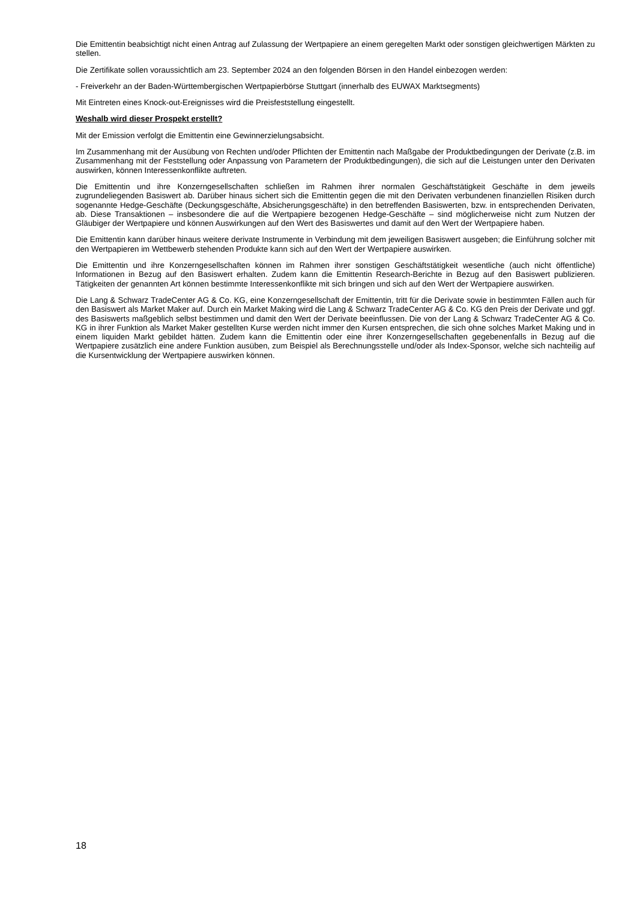Die Emittentin beabsichtigt nicht einen Antrag auf Zulassung der Wertpapiere an einem geregelten Markt oder sonstigen gleichwertigen Märkten zu stellen.
Die Zertifikate sollen voraussichtlich am 23. September 2024 an den folgenden Börsen in den Handel einbezogen werden:
- Freiverkehr an der Baden-Württembergischen Wertpapierbörse Stuttgart (innerhalb des EUWAX Marktsegments)
Mit Eintreten eines Knock-out-Ereignisses wird die Preisfeststellung eingestellt.
Weshalb wird dieser Prospekt erstellt?
Mit der Emission verfolgt die Emittentin eine Gewinnerzielungsabsicht.
Im Zusammenhang mit der Ausübung von Rechten und/oder Pflichten der Emittentin nach Maßgabe der Produktbedingungen der Derivate (z.B. im Zusammenhang mit der Feststellung oder Anpassung von Parametern der Produktbedingungen), die sich auf die Leistungen unter den Derivaten auswirken, können Interessenkonflikte auftreten.
Die Emittentin und ihre Konzerngesellschaften schließen im Rahmen ihrer normalen Geschäftstätigkeit Geschäfte in dem jeweils zugrundeliegenden Basiswert ab. Darüber hinaus sichert sich die Emittentin gegen die mit den Derivaten verbundenen finanziellen Risiken durch sogenannte Hedge-Geschäfte (Deckungsgeschäfte, Absicherungsgeschäfte) in den betreffenden Basiswerten, bzw. in entsprechenden Derivaten, ab. Diese Transaktionen – insbesondere die auf die Wertpapiere bezogenen Hedge-Geschäfte – sind möglicherweise nicht zum Nutzen der Gläubiger der Wertpapiere und können Auswirkungen auf den Wert des Basiswertes und damit auf den Wert der Wertpapiere haben.
Die Emittentin kann darüber hinaus weitere derivate Instrumente in Verbindung mit dem jeweiligen Basiswert ausgeben; die Einführung solcher mit den Wertpapieren im Wettbewerb stehenden Produkte kann sich auf den Wert der Wertpapiere auswirken.
Die Emittentin und ihre Konzerngesellschaften können im Rahmen ihrer sonstigen Geschäftstätigkeit wesentliche (auch nicht öffentliche) Informationen in Bezug auf den Basiswert erhalten. Zudem kann die Emittentin Research-Berichte in Bezug auf den Basiswert publizieren. Tätigkeiten der genannten Art können bestimmte Interessenkonflikte mit sich bringen und sich auf den Wert der Wertpapiere auswirken.
Die Lang & Schwarz TradeCenter AG & Co. KG, eine Konzerngesellschaft der Emittentin, tritt für die Derivate sowie in bestimmten Fällen auch für den Basiswert als Market Maker auf. Durch ein Market Making wird die Lang & Schwarz TradeCenter AG & Co. KG den Preis der Derivate und ggf. des Basiswerts maßgeblich selbst bestimmen und damit den Wert der Derivate beeinflussen. Die von der Lang & Schwarz TradeCenter AG & Co. KG in ihrer Funktion als Market Maker gestellten Kurse werden nicht immer den Kursen entsprechen, die sich ohne solches Market Making und in einem liquiden Markt gebildet hätten. Zudem kann die Emittentin oder eine ihrer Konzerngesellschaften gegebenenfalls in Bezug auf die Wertpapiere zusätzlich eine andere Funktion ausüben, zum Beispiel als Berechnungsstelle und/oder als Index-Sponsor, welche sich nachteilig auf die Kursentwicklung der Wertpapiere auswirken können.
18